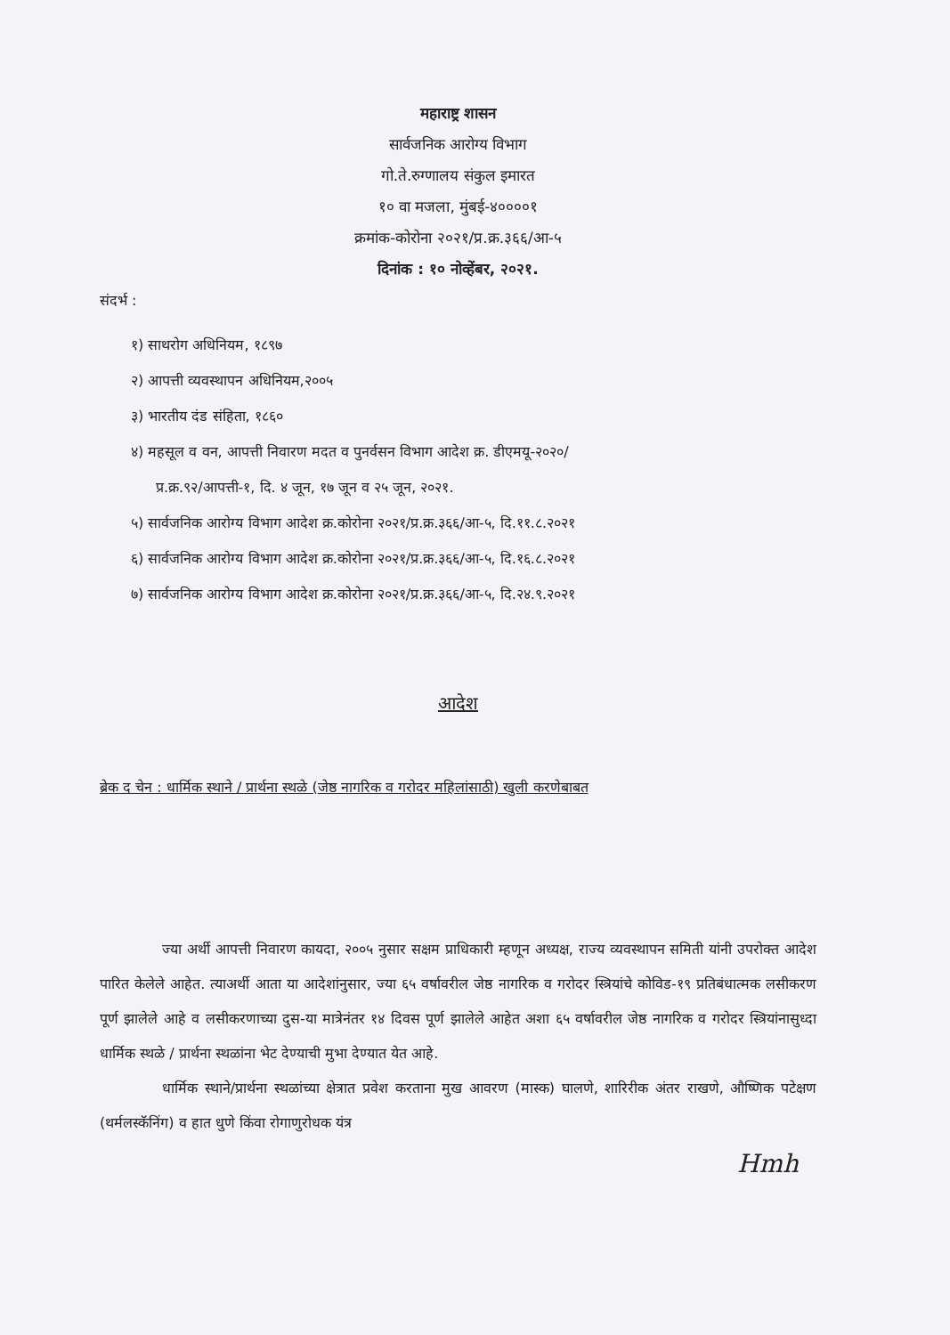महाराष्ट्र शासन
सार्वजनिक आरोग्य विभाग
गो.ते.रुग्णालय संकुल इमारत
१० वा मजला, मुंबई-४००००१
क्रमांक-कोरोना २०२१/प्र.क्र.३६६/आ-५
दिनांक : १० नोव्हेंबर, २०२१.
संदर्भ :
१) साथरोग अधिनियम, १८९७
२) आपत्ती व्यवस्थापन अधिनियम,२००५
३) भारतीय दंड संहिता, १८६०
४) महसूल व वन, आपत्ती निवारण मदत व पुनर्वसन विभाग आदेश क्र. डीएमयू-२०२०/
प्र.क्र.९२/आपत्ती-१, दि. ४ जून, १७ जून व २५ जून, २०२१.
५) सार्वजनिक आरोग्य विभाग आदेश क्र.कोरोना २०२१/प्र.क्र.३६६/आ-५, दि.११.८.२०२१
६) सार्वजनिक आरोग्य विभाग आदेश क्र.कोरोना २०२१/प्र.क्र.३६६/आ-५, दि.१६.८.२०२१
७) सार्वजनिक आरोग्य विभाग आदेश क्र.कोरोना २०२१/प्र.क्र.३६६/आ-५, दि.२४.९.२०२१
आदेश
ब्रेक द चेन : धार्मिक स्थाने / प्रार्थना स्थळे (जेष्ठ नागरिक व गरोदर महिलांसाठी) खुली करणेबाबत
ज्या अर्थी आपत्ती निवारण कायदा, २००५ नुसार सक्षम प्राधिकारी म्हणून अध्यक्ष, राज्य व्यवस्थापन समिती यांनी उपरोक्त आदेश पारित केलेले आहेत. त्याअर्थी आता या आदेशांनुसार, ज्या ६५ वर्षावरील जेष्ठ नागरिक व गरोदर स्त्रियांचे कोविड-१९ प्रतिबंधात्मक लसीकरण पूर्ण झालेले आहे व लसीकरणाच्या दुस-या मात्रेनंतर १४ दिवस पूर्ण झालेले आहेत अशा ६५ वर्षावरील जेष्ठ नागरिक व गरोदर स्त्रियांनासुध्दा धार्मिक स्थळे / प्रार्थना स्थळांना भेट देण्याची मुभा देण्यात येत आहे.
धार्मिक स्थाने/प्रार्थना स्थळांच्या क्षेत्रात प्रवेश करताना मुख आवरण (मास्क) घालणे, शारिरीक अंतर राखणे, औष्णिक पटेक्षण (थर्मलस्कॅनिंग) व हात धुणे किंवा रोगाणुरोधक यंत्र
Hmh